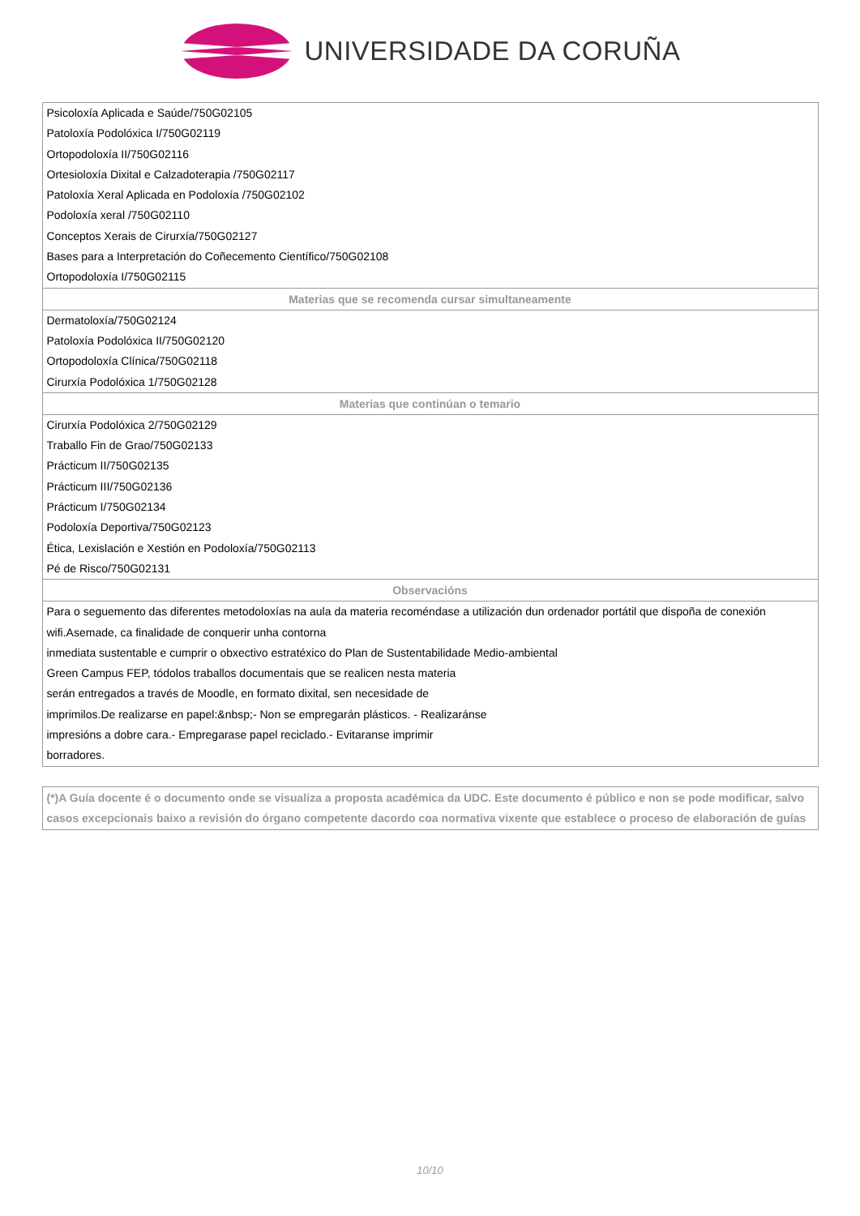UNIVERSIDADE DA CORUÑA
| Psicoloxía Aplicada e Saúde/750G02105 |
| Patoloxía Podolóxica I/750G02119 |
| Ortopodoloxía II/750G02116 |
| Ortesioloxía Dixital e Calzadoterapia /750G02117 |
| Patoloxía Xeral Aplicada en Podoloxía /750G02102 |
| Podoloxía xeral /750G02110 |
| Conceptos Xerais de Cirurxía/750G02127 |
| Bases para a Interpretación do Coñecemento Científico/750G02108 |
| Ortopodoloxía I/750G02115 |
| Materias que se recomenda cursar simultaneamente |
| Dermatoloxía/750G02124 |
| Patoloxía Podolóxica II/750G02120 |
| Ortopodoloxía Clínica/750G02118 |
| Cirurxía Podolóxica 1/750G02128 |
| Materias que continúan o temario |
| Cirurxía Podolóxica 2/750G02129 |
| Traballo Fin de Grao/750G02133 |
| Prácticum II/750G02135 |
| Prácticum III/750G02136 |
| Prácticum I/750G02134 |
| Podoloxía Deportiva/750G02123 |
| Ética, Lexislación e Xestión en Podoloxía/750G02113 |
| Pé de Risco/750G02131 |
| Observacións |
| Para o seguemento das diferentes metodoloxías na aula da materia recoméndase a utilización dun ordenador portátil que dispoña de conexión wifi.Asemade, ca finalidade de conquerir unha contorna inmediata sustentable e cumprir o obxectivo estratéxico do Plan de Sustentabilidade Medio-ambiental Green Campus FEP, tódolos traballos documentais que se realicen nesta materia serán entregados a través de Moodle, en formato dixital, sen necesidade de imprimilos.De realizarse en papel:&nbsp;- Non se empregarán plásticos. - Realizaránse impresións a dobre cara.- Empregarase papel reciclado.- Evitaranse imprimir borradores. |
(*)A Guía docente é o documento onde se visualiza a proposta académica da UDC. Este documento é público e non se pode modificar, salvo casos excepcionais baixo a revisión do órgano competente dacordo coa normativa vixente que establece o proceso de elaboración de guías
10/10